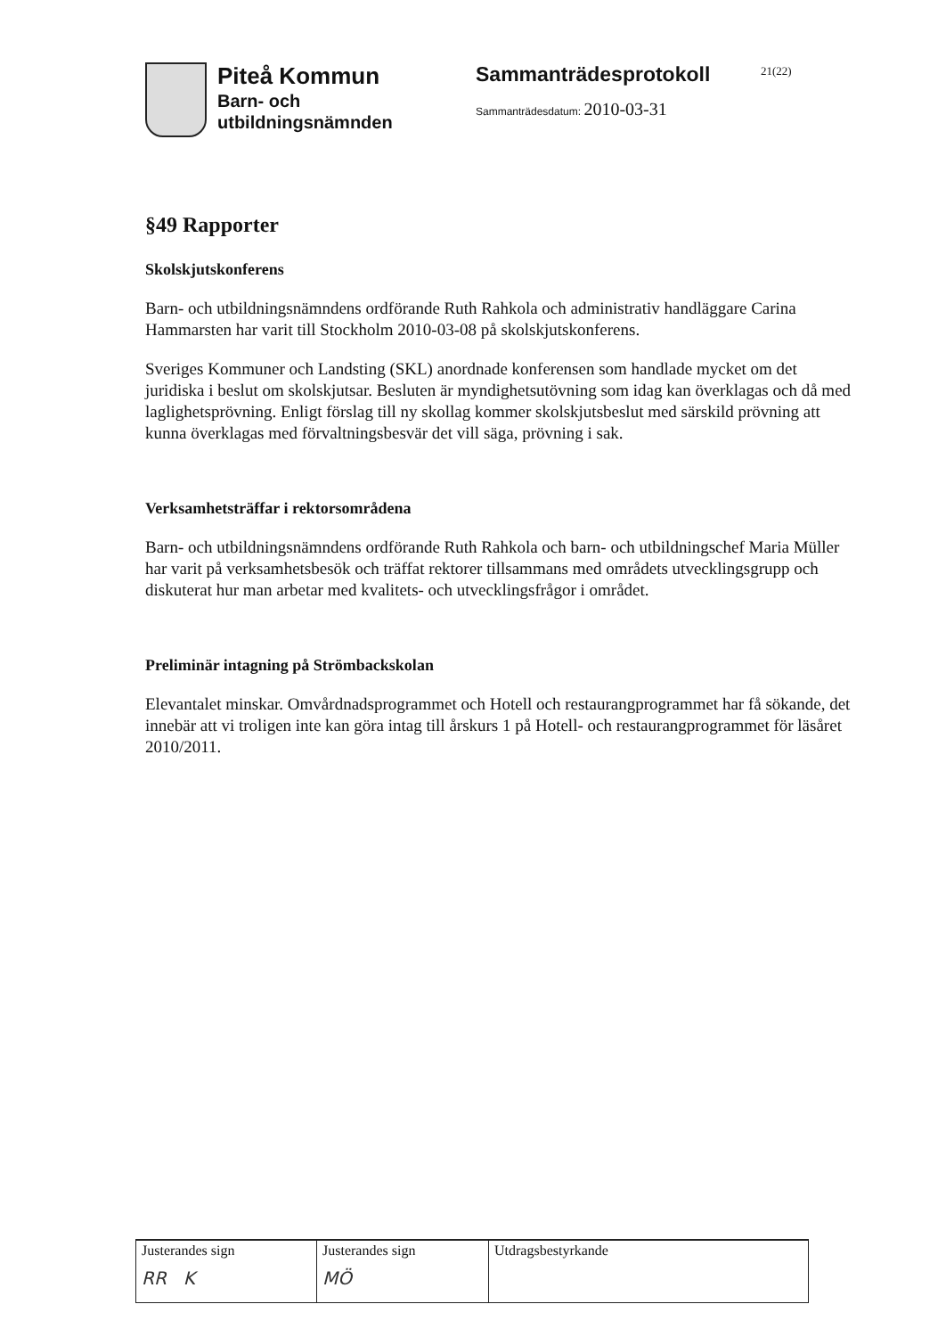Piteå Kommun
Barn- och
utbildningsnämnden
Sammanträdesprotokoll
Sammanträdesdatum: 2010-03-31
21(22)
§49 Rapporter
Skolskjutskonferens
Barn- och utbildningsnämndens ordförande Ruth Rahkola och administrativ handläggare Carina Hammarsten har varit till Stockholm 2010-03-08 på skolskjutskonferens.
Sveriges Kommuner och Landsting (SKL) anordnade konferensen som handlade mycket om det juridiska i beslut om skolskjutsar. Besluten är myndighetsutövning som idag kan överklagas och då med laglighetsprövning. Enligt förslag till ny skollag kommer skolskjutsbeslut med särskild prövning att kunna överklagas med förvaltningsbesvär det vill säga, prövning i sak.
Verksamhetsträffar i rektorsområdena
Barn- och utbildningsnämndens ordförande Ruth Rahkola och barn- och utbildningschef Maria Müller har varit på verksamhetsbesök och träffat rektorer tillsammans med områdets utvecklingsgrupp och diskuterat hur man arbetar med kvalitets- och utvecklingsfrågor i området.
Preliminär intagning på Strömbackskolan
Elevantalet minskar. Omvårdnadsprogrammet och Hotell och restaurangprogrammet har få sökande, det innebär att vi troligen inte kan göra intag till årskurs 1 på Hotell- och restaurangprogrammet för läsåret 2010/2011.
| Justerandes sign RR K | Justerandes sign MÖ | Utdragsbestyrkande |